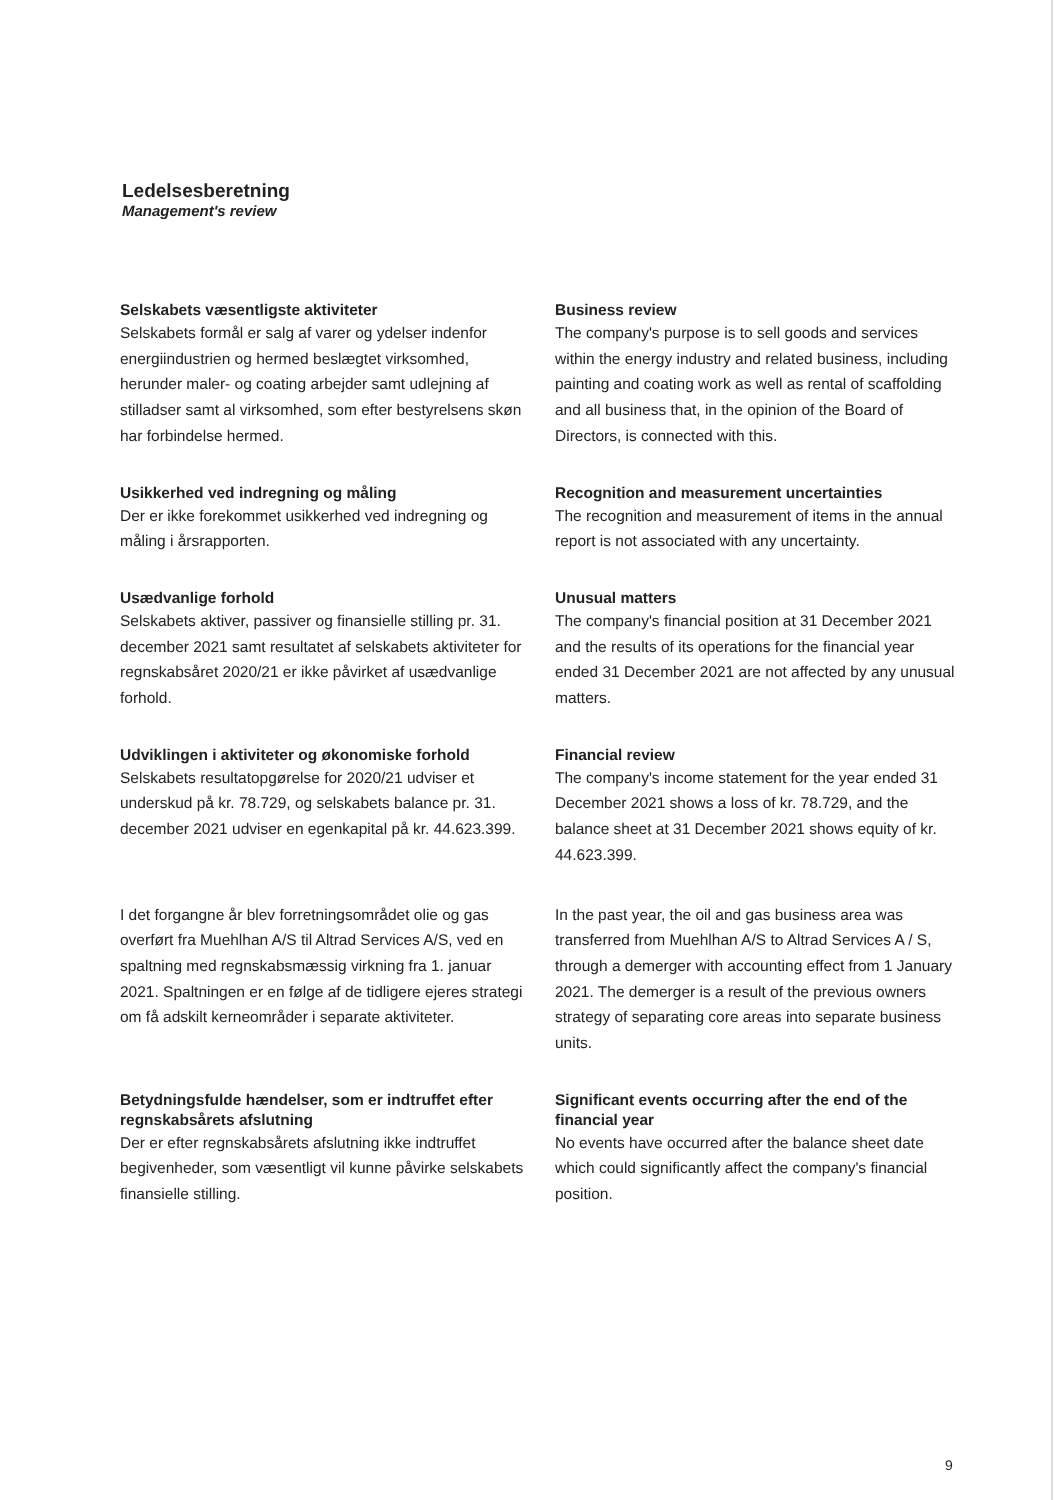Ledelsesberetning
Management's review
Selskabets væsentligste aktiviteter
Selskabets formål er salg af varer og ydelser indenfor energiindustrien og hermed beslægtet virksomhed, herunder maler- og coating arbejder samt udlejning af stilladser samt al virksomhed, som efter bestyrelsens skøn har forbindelse hermed.
Business review
The company's purpose is to sell goods and services within the energy industry and related business, including painting and coating work as well as rental of scaffolding and all business that, in the opinion of the Board of Directors, is connected with this.
Usikkerhed ved indregning og måling
Der er ikke forekommet usikkerhed ved indregning og måling i årsrapporten.
Recognition and measurement uncertainties
The recognition and measurement of items in the annual report is not associated with any uncertainty.
Usædvanlige forhold
Selskabets aktiver, passiver og finansielle stilling pr. 31. december 2021 samt resultatet af selskabets aktiviteter for regnskabsåret 2020/21 er ikke påvirket af usædvanlige forhold.
Unusual matters
The company's financial position at 31 December 2021 and the results of its operations for the financial year ended 31 December 2021 are not affected by any unusual matters.
Udviklingen i aktiviteter og økonomiske forhold
Selskabets resultatopgørelse for 2020/21 udviser et underskud på kr. 78.729, og selskabets balance pr. 31. december 2021 udviser en egenkapital på kr. 44.623.399.
Financial review
The company's income statement for the year ended 31 December 2021 shows a loss of kr. 78.729, and the balance sheet at 31 December 2021 shows equity of kr. 44.623.399.
I det forgangne år blev forretningsområdet olie og gas overført fra Muehlhan A/S til Altrad Services A/S, ved en spaltning med regnskabsmæssig virkning fra 1. januar 2021. Spaltningen er en følge af de tidligere ejeres strategi om få adskilt kerneområder i separate aktiviteter.
In the past year, the oil and gas business area was transferred from Muehlhan A/S to Altrad Services A / S, through a demerger with accounting effect from 1 January 2021. The demerger is a result of the previous owners strategy of separating core areas into separate business units.
Betydningsfulde hændelser, som er indtruffet efter regnskabsårets afslutning
Der er efter regnskabsårets afslutning ikke indtruffet begivenheder, som væsentligt vil kunne påvirke selskabets finansielle stilling.
Significant events occurring after the end of the financial year
No events have occurred after the balance sheet date which could significantly affect the company's financial position.
9